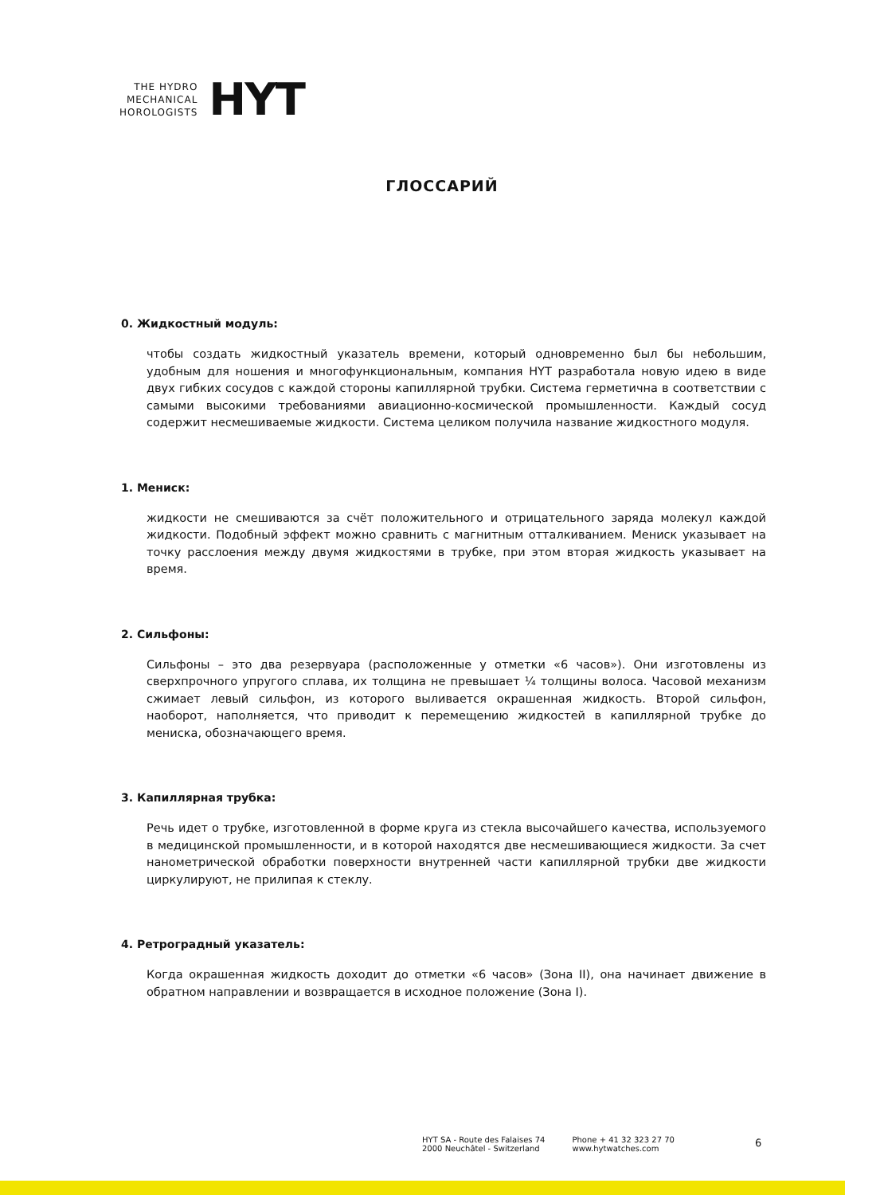THE HYDRO
MECHANICAL
HOROLOGISTS
HYT
ГЛОССАРИЙ
0. Жидкостный модуль:
чтобы создать жидкостный указатель времени, который одновременно был бы небольшим, удобным для ношения и многофункциональным, компания HYT разработала новую идею в виде двух гибких сосудов с каждой стороны капиллярной трубки. Система герметична в соответствии с самыми высокими требованиями авиационно-космической промышленности. Каждый сосуд содержит несмешиваемые жидкости. Система целиком получила название жидкостного модуля.
1. Мениск:
жидкости не смешиваются за счёт положительного и отрицательного заряда молекул каждой жидкости. Подобный эффект можно сравнить с магнитным отталкиванием. Мениск указывает на точку расслоения между двумя жидкостями в трубке, при этом вторая жидкость указывает на время.
2. Сильфоны:
Сильфоны – это два резервуара (расположенные у отметки «6 часов»). Они изготовлены из сверхпрочного упругого сплава, их толщина не превышает ¼ толщины волоса. Часовой механизм сжимает левый сильфон, из которого выливается окрашенная жидкость. Второй сильфон, наоборот, наполняется, что приводит к перемещению жидкостей в капиллярной трубке до мениска, обозначающего время.
3. Капиллярная трубка:
Речь идет о трубке, изготовленной в форме круга из стекла высочайшего качества, используемого в медицинской промышленности, и в которой находятся две несмешивающиеся жидкости. За счет нанометрической обработки поверхности внутренней части капиллярной трубки две жидкости циркулируют, не прилипая к стеклу.
4. Ретроградный указатель:
Когда окрашенная жидкость доходит до отметки «6 часов» (Зона II), она начинает движение в обратном направлении и возвращается в исходное положение (Зона I).
HYT SA - Route des Falaises 74
2000 Neuchâtel - Switzerland
Phone + 41 32 323 27 70
www.hytwatches.com
6